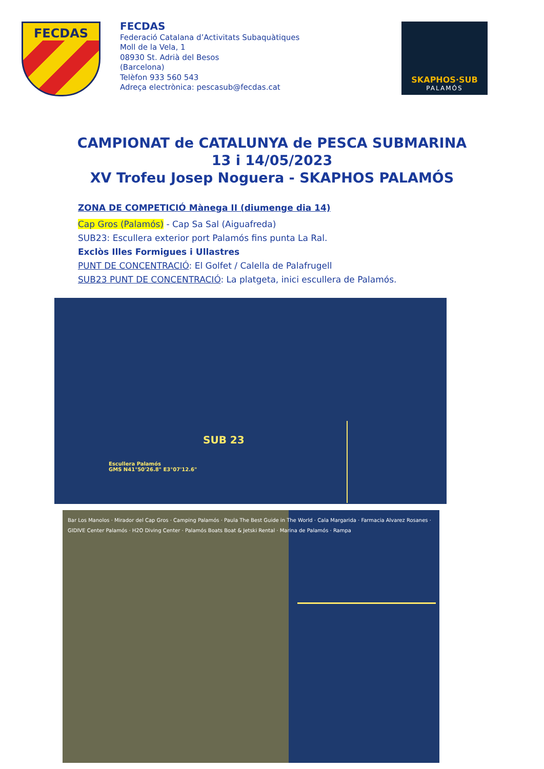FECDAS
FECDAS
Federació Catalana d’Activitats Subaquàtiques
Moll de la Vela, 1
08930 St. Adrià del Besos
(Barcelona)
Telèfon 933 560 543
Adreça electrònica: pescasub@fecdas.cat
SKAPHOS·SUB
PALAMÓS
CAMPIONAT de CATALUNYA de PESCA SUBMARINA
13 i 14/05/2023
XV Trofeu Josep Noguera - SKAPHOS PALAMÓS
ZONA DE COMPETICIÓ Mànega II (diumenge dia 14)
Cap Gros (Palamós) - Cap Sa Sal (Aiguafreda)
SUB23: Escullera exterior port Palamós fins punta La Ral.
Exclòs Illes Formigues i Ullastres
PUNT DE CONCENTRACIÓ: El Golfet / Calella de Palafrugell
SUB23 PUNT DE CONCENTRACIÓ: La platgeta, inici escullera de Palamós.
SUB 23
Escullera Palamós
GMS N41°50'26.8" E3°07'12.6"
Bar Los Manolos · Mirador del Cap Gros · Camping Palamós · Paula The Best Guide in The World · Cala Margarida · Farmacia Alvarez Rosanes · GIDIVE Center Palamós · H2O Diving Center · Palamós Boats Boat & Jetski Rental · Marina de Palamós · Rampa